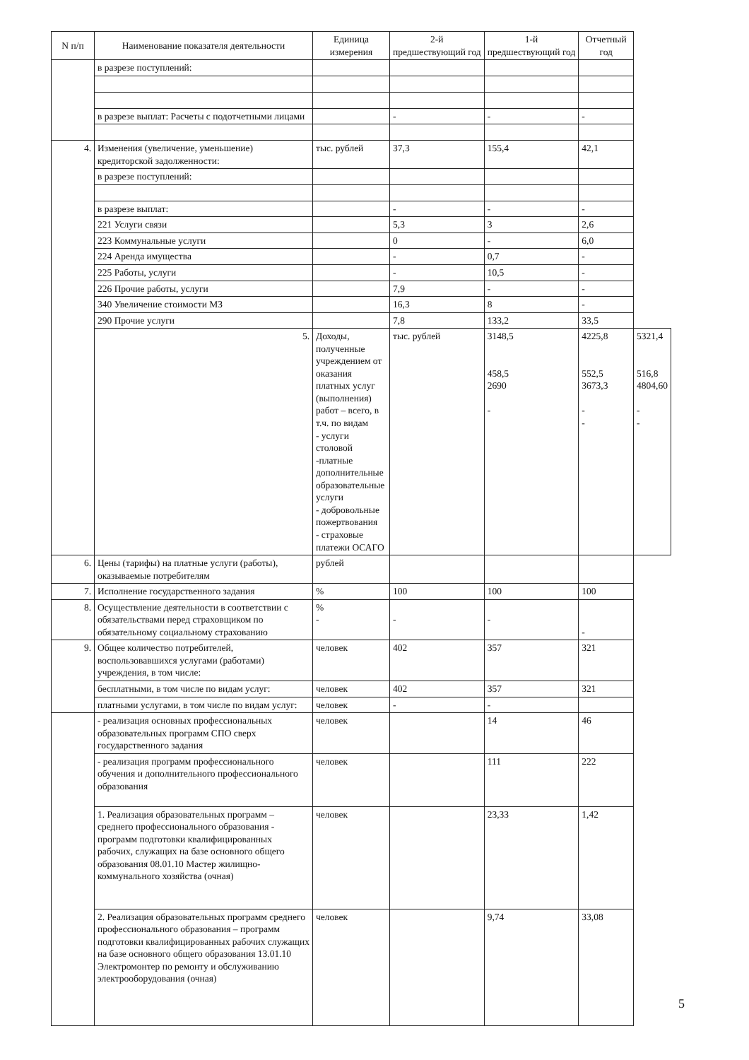| N п/п | Наименование показателя деятельности | Единица измерения | 2-й предшествующий год | 1-й предшествующий год | Отчетный год | |
| --- | --- | --- | --- | --- | --- | --- |
| | в разрезе поступлений: | | | | | |
| | в разрезе выплат: Расчеты с подотчетными лицами | | - | - | - | |
| 4. | Изменения (увеличение, уменьшение) кредиторской задолженности: | тыс. рублей | 37,3 | 155,4 | 42,1 | |
| | в разрезе поступлений: | | | | | |
| | в разрезе выплат: | | - | - | - | |
| | 221 Услуги связи | | 5,3 | 3 | 2,6 | |
| | 223 Коммунальные услуги | | 0 | - | 6,0 | |
| | 224 Аренда имущества | | - | 0,7 | - | |
| | 225 Работы, услуги | | - | 10,5 | - | |
| | 226 Прочие работы, услуги | | 7,9 | - | - | |
| | 340 Увеличение стоимости МЗ | | 16,3 | 8 | - | |
| | 290 Прочие услуги | | 7,8 | 133,2 | 33,5 | |
| | 5. | Доходы, полученные учреждением от оказания платных услуг (выполнения) работ – всего, в т.ч. по видам - услуги столовой -платные дополнительные образовательные услуги - добровольные пожертвования - страховые платежи ОСАГО | тыс. рублей | 3148,5 458,5 2690 - | 4225,8 552,5 3673,3 - - | 5321,4 516,8 4804,60 - - |
| 6. | Цены (тарифы) на платные услуги (работы), оказываемые потребителям | рублей | | | | |
| 7. | Исполнение государственного задания | % | 100 | 100 | 100 | |
| 8. | Осуществление деятельности в соответствии с обязательствами перед страховщиком по обязательному социальному страхованию | % - | - | - | - | |
| 9. | Общее количество потребителей, воспользовавшихся услугами (работами) учреждения, в том числе: | человек | 402 | 357 | 321 | |
| | бесплатными, в том числе по видам услуг: | человек | 402 | 357 | 321 | |
| | платными услугами, в том числе по видам услуг: | человек | - | - | | |
| | - реализация основных профессиональных образовательных программ СПО сверх государственного задания | человек | | 14 | 46 | |
| | - реализация программ профессионального обучения и дополнительного профессионального образования | человек | | 111 | 222 | |
| | 1. Реализация образовательных программ – среднего профессионального образования - программ подготовки квалифицированных рабочих, служащих на базе основного общего образования 08.01.10 Мастер жилищно-коммунального хозяйства (очная) | человек | | 23,33 | 1,42 | |
| | 2. Реализация образовательных программ среднего профессионального образования – программ подготовки квалифицированных рабочих служащих на базе основного общего образования 13.01.10 Электромонтер по ремонту и обслуживанию электрооборудования (очная) | человек | | 9,74 | 33,08 | |
5